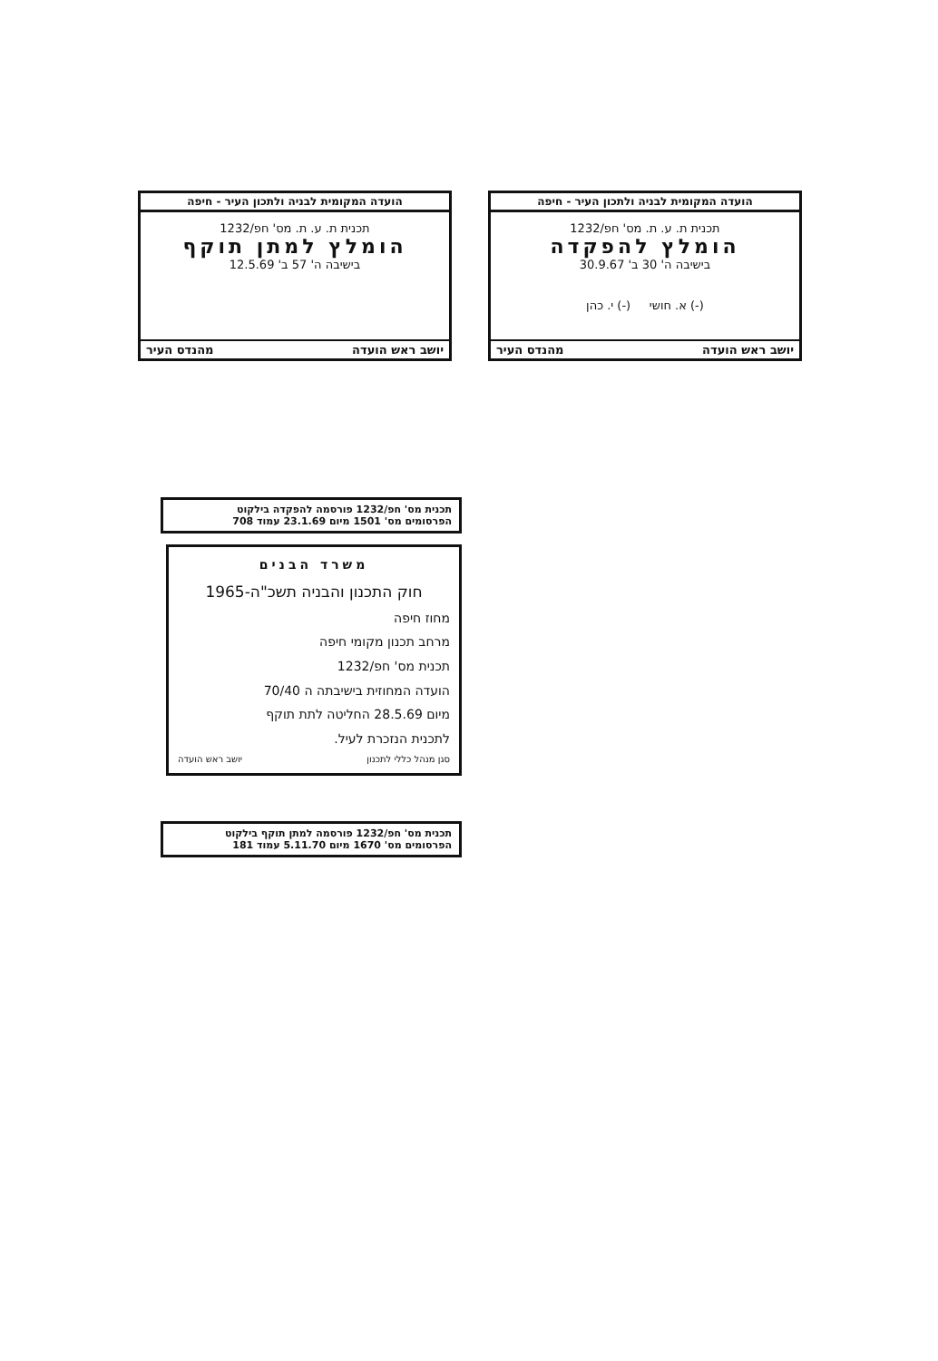הועדה המקומית לבניה ולתכון העיר - חיפה
תכנית ת. ע. ת. מס' חפ/1232
הומלץ להפקדה
בישיבה ה' 30 ב' 30.9.67
(-) א. חושי (-) י. כהן
יושב ראש הועדה מהנדס העיר
הועדה המקומית לבניה ולתכון העיר - חיפה
תכנית ת. ע. ת. מס' חפ/1232
הומלץ למתן תוקף
בישיבה ה' 57 ב' 12.5.69
יושב ראש הועדה מהנדס העיר
תכנית מס' חפ/1232 פורסמה להפקדה בילקוט
הפרסומים מס' 1501 מיום 23.1.69 עמוד 708
משרד הבנים
חוק התכנון והבניה תשכ"ה-1965
מחוז חיפה
מרחב תכנון מקומי חיפה
תכנית מס' חפ/1232
הועדה המחוזית בישיבתה ה 70/40
מיום 28.5.69 החליטה לתת תוקף
לתכנית הנזכרת לעיל.
סגן מנהל כללי לתכנון יושב ראש הועדה
תכנית מס' חפ/1232 פורסמה למתן תוקף בילקוט
הפרסומים מס' 1670 מיום 5.11.70 עמוד 181